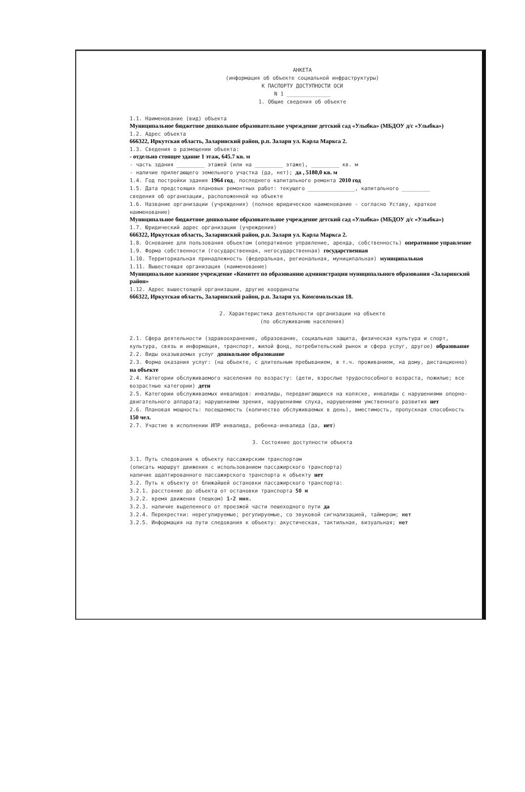АНКЕТА
(информация об объекте социальной инфраструктуры)
К ПАСПОРТУ ДОСТУПНОСТИ ОСИ
N 1 ______________
1. Общие сведения об объекте
1.1. Наименование (вид) объекта
Муниципальное бюджетное дошкольное образовательное учреждение детский сад «Улыбка» (МБДОУ д/с «Улыбка»)
1.2. Адрес объекта
666322, Иркутская область, Заларинский район, р.п. Залари ул. Карла Маркса 2.
1.3. Сведения о размещении объекта:
- отдельно стоящее здание 1 этаж, 645.7 кв. м
- часть здания _________ этажей (или на _________ этаже), _________ кв. м
- наличие прилегающего земельного участка (да, нет); да , 5180,0 кв. м
1.4. Год постройки здания 1964 год, последнего капитального ремонта 2010 год
1.5. Дата предстоящих плановых ремонтных работ: текущего _______________, капитального _________
сведения об организации, расположенной на объекте
1.6. Название организации (учреждения) (полное юридическое наименование - согласно Уставу, краткое наименование)
Муниципальное бюджетное дошкольное образовательное учреждение детский сад «Улыбка» (МБДОУ д/с «Улыбка»)
1.7. Юридический адрес организации (учреждения)
666322, Иркутская область, Заларинский район, р.п. Залари ул. Карла Маркса 2.
1.8. Основание для пользования объектом (оперативное управление, аренда, собственность) оперативное управление
1.9. Форма собственности (государственная, негосударственная) государственная
1.10. Территориальная принадлежность (федеральная, региональная, муниципальная) муниципальная
1.11. Вышестоящая организация (наименование)
Муниципальное казенное учреждение «Комитет по образованию администрации муниципального образования «Заларинский район»
1.12. Адрес вышестоящей организации, другие координаты
666322, Иркутская область, Заларинский район, р.п. Залари ул. Комсомольская 18.
2. Характеристика деятельности организации на объекте
(по обслуживанию населения)
2.1. Сфера деятельности (здравоохранение, образование, социальная защита, физическая культура и спорт, культура, связь и информация, транспорт, жилой фонд, потребительский рынок и сфера услуг, другое) образование
2.2. Виды оказываемых услуг дошкольное образование
2.3. Форма оказания услуг: (на объекте, с длительным пребыванием, в т.ч. проживанием, на дому, дистанционно) на объекте
2.4. Категории обслуживаемого населения по возрасту: (дети, взрослые трудоспособного возраста, пожилые; все возрастные категории) дети
2.5. Категории обслуживаемых инвалидов: инвалиды, передвигающиеся на коляске, инвалиды с нарушениями опорно-двигательного аппарата; нарушениями зрения, нарушениями слуха, нарушениями умственного развития нет
2.6. Плановая мощность: посещаемость (количество обслуживаемых в день), вместимость, пропускная способность 150 чел.
2.7. Участие в исполнении ИПР инвалида, ребенка-инвалида (да, нет)
3. Состояние доступности объекта
3.1. Путь следования к объекту пассажирским транспортом
(описать маршрут движения с использованием пассажирского транспорта)
наличие адаптированного пассажирского транспорта к объекту нет
3.2. Путь к объекту от ближайшей остановки пассажирского транспорта:
3.2.1. расстояние до объекта от остановки транспорта 50 м
3.2.2. время движения (пешком) 1-2 мин.
3.2.3. наличие выделенного от проезжей части пешеходного пути да
3.2.4. Перекрестки: нерегулируемые; регулируемые, со звуковой сигнализацией, таймером; нет
3.2.5. Информация на пути следования к объекту: акустическая, тактильная, визуальная; нет